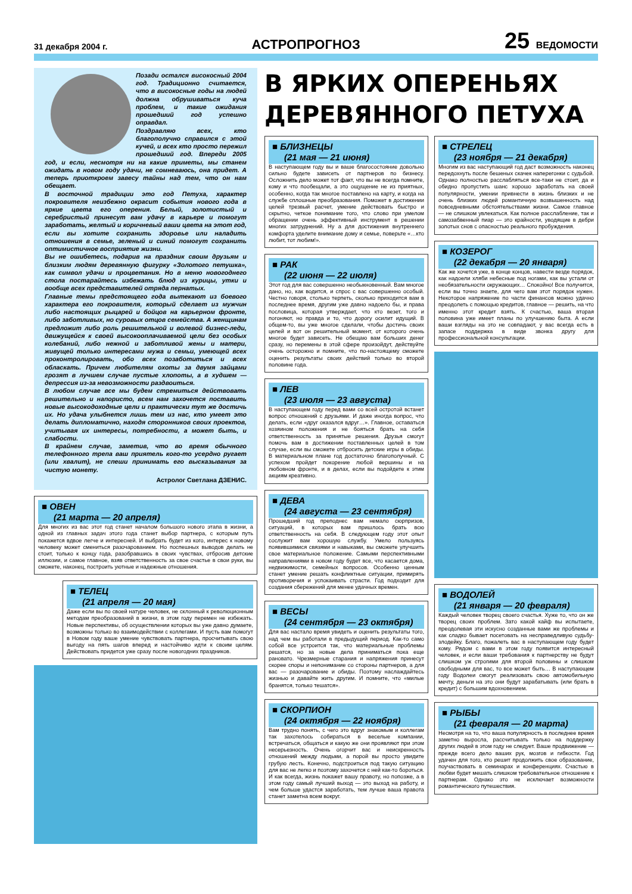31 декабря 2004 г.
АСТРОПРОГНОЗ
25 ВЕДОМОСТИ
Позади остался високосный 2004 год. Традиционно считается, что в високосные годы на людей должна обрушиваться куча проблем, и такие ожидания прошедший год успешно оправдал.
Поздравляю всех, кто благополучно справился с этой кучей, и всех кто просто пережил прошедший год. Впереди 2005 год, и если, несмотря ни на какие приметы, мы станем ожидать в новом году удачи, не сомневаюсь, она придет. А теперь приоткроем завесу тайны над тем, что он нам обещает.
В восточной традиции это год Петуха, характер покровителя неизбежно окрасит события нового года в яркие цвета его оперения. Белый, золотистый и серебристый принесут вам удачу в карьере и помогут заработать, желтый и коричневый ваши цвета на этот год, если вы хотите сохранить здоровье или наладить отношения в семье, зеленый и синий помогут сохранить оптимистичное восприятие жизни.
Вы не ошибетесь, подарив на праздник своим друзьям и близким людям деревянную фигурку «Золотого петушка», как символ удачи и процветания. Но в меню новогоднего стола постарайтесь избежать блюд из курицы, утки и вообще всех представителей отряда пернатых.
Главные темы предстоящего года вытекают из боевого характера его покровителя, который сделает из мужчин либо настоящих рыцарей и бойцов на карьерном фронте, либо заботливых, но суровых отцов семейства. А женщинам предложит либо роль решительной и волевой бизнес-леди, движущейся к своей высокооплачиваемой цели без особых колебаний, либо нежной и заботливой жены и матери, живущей только интересами мужа и семьи, умеющей всех проконтролировать, обо всех позаботиться и всех обласкать. Причем любителям охоты за двумя зайцами грозят в лучшем случае пустые хлопоты, а в худшем — депрессия из-за невозможности раздвоиться.
В любом случае все мы будем стремиться действовать решительно и напористо, всем нам захочется поставить новые высокодоходные цели и практически тут же достичь их. Но удача улыбнется лишь тем из нас, кто умеет это делать дипломатично, находя сторонников своих проектов, учитывая их интересы, потребности, а может быть, и слабости.
В крайнем случае, заметив, что во время обычного телефонного трепа ваш приятель кого-то усердно ругает (или хвалит), не спеши принимать его высказывания за чистую монету.
Астролог Светлана ДЗЕНИС.
■ ОВЕН
(21 марта — 20 апреля)
Для многих из вас этот год станет началом большого нового этапа в жизни, а одной из главных задач этого года станет выбор партнера, с которым путь покажется вдвое легче и интересней. И выбрать будет из кого, интерес к новому человеку может смениться разочарованием. Но поспешных выводов делать не стоит, только к концу года, разобравшись в своих чувствах, отбросив детские иллюзии, и самое главное, взяв ответственность за свое счастье в свои руки, вы сможете, наконец, построить уютные и надежные отношения.
■ ТЕЛЕЦ
(21 апреля — 20 мая)
Даже если вы по своей натуре человек, не склонный к революционным методам преобразований в жизни, в этом году перемен не избежать. Новые перспективы, об осуществлении которых вы уже давно думаете, возможны только во взаимодействии с коллегами. И пусть вам помогут в Новом году ваше умение чувствовать партнера, просчитывать свою выгоду на пять шагов вперед и настойчиво идти к своим целям. Действовать придется уже сразу после новогодних праздников.
В ЯРКИХ ОПЕРЕНЬЯХ ДЕРЕВЯННОГО ПЕТУХА
■ БЛИЗНЕЦЫ
(21 мая — 21 июня)
В наступающем году вы и ваше благосостояние довольно сильно будете зависеть от партнеров по бизнесу. Осложнить дело может тот факт, что вы не всегда помните, кому и что пообещали, а это ощущение не из приятных, особенно, когда так многое поставлено на карту, и когда на службе сплошные преобразования. Поможет в достижении целей трезвый расчет, умение действовать быстро и скрытно, четкое понимание того, что слово при умелом обращении очень эффективный инструмент в решении многих затруднений. Ну а для достижения внутреннего комфорта уделите внимание дому и семье, поверьте «…кто любит, тот любим!».
■ РАК
(22 июня — 22 июля)
Этот год для вас совершенно необыкновенный. Вам многое дано, но, как водится, и спрос с вас совершенно особый. Честно говоря, столько терпеть, сколько приходится вам в последнее время, другим уже давно надоело бы, и права пословица, которая утверждает, что кто везет, того и погоняют, но правда и то, что дорогу осилит идущий. В общем-то, вы уже многое сделали, чтобы достичь своих целей и вот он решительный момент, от которого очень многое будет зависеть. Не обещаю вам больших денег сразу, но перемены в этой сфере произойдут, действуйте очень осторожно и помните, что по-настоящему сможете оценить результаты своих действий только во второй половине года.
■ ЛЕВ
(23 июля — 23 августа)
В наступающем году перед вами со всей остротой встанет вопрос отношений с друзьями. И даже иногда вопрос, что делать, если «друг оказался вдруг…». Главное, оставаться хозяином положения и не бояться брать на себя ответственность за принятые решения. Друзья смогут помочь вам в достижении поставленных целей в том случае, если вы сможете отбросить детские игры в обиды. В материальном плане год достаточно благополучный. С успехом пройдет покорение любой вершины и на любовном фронте, и в делах, если вы подойдете к этим акциям креативно.
■ ДЕВА
(24 августа — 23 сентября)
Прошедший год преподнес вам немало сюрпризов, ситуаций, в которых вам пришлось брать всю ответственность на себя. В следующем году этот опыт сослужит вам хорошую службу. Умело пользуясь появившимися связями и навыками, вы сможете улучшить свое материальное положение. Самыми перспективными направлениями в новом году будет все, что касается дома, недвижимости, семейных вопросов. Особенно ценным станет умение решать конфликтные ситуации, примирять противоречия и успокаивать страсти. Год подходит для создания сбережений для менее удачных времен.
■ ВЕСЫ
(24 сентября — 23 октября)
Для вас настало время увидеть и оценить результаты того, над чем вы работали в предыдущий период. Как-то само собой все устроится так, что материальные проблемы решатся, но за новые дела приниматься пока еще рановато. Чрезмерные старания и напряжения принесут скорее споры и непонимание со стороны партнеров, а для вас — разочарование и обиды. Поэтому наслаждайтесь жизнью и давайте жить другим. И помните, что «милые бранятся, только тешатся».
■ СКОРПИОН
(24 октября — 22 ноября)
Вам трудно понять, с чего это вдруг знакомым и коллегам так захотелось собираться в веселые компании, встречаться, общаться и какую же они проявляют при этом несерьезность. Очень огорчит вас и неискренность отношений между людьми, а порой вы просто увидите грубую лесть. Конечно, подстроиться под такую ситуацию для вас не легко и поэтому захочется с ней как-то бороться. И как всегда, жизнь покажет вашу правоту, но попозже, а в этом году самый лучший выход — это выход на работу, и чем больше удастся заработать, тем лучше ваша правота станет заметна всем вокруг.
■ СТРЕЛЕЦ
(23 ноября — 21 декабря)
Многим из вас наступающий год даст возможность наконец передохнуть после бешеных скачек наперегонки с судьбой. Однако полностью расслабляться все-таки не стоит, да и обидно пропустить шанс хорошо заработать на своей популярности, умении привнести в жизнь близких и не очень близких людей романтичную возвышенность над повседневными обстоятельствами жизни. Самое главное — не слишком увлекаться. Как полное расслабление, так и самозабвенный пиар — это крайности, уводящие в дебри золотых снов с опасностью реального пробуждения.
■ КОЗЕРОГ
(22 декабря — 20 января)
Как же хочется уже, в конце концов, навести везде порядок, как надоели хляби небесные под ногами, как вы устали от необязательности окружающих… Спокойно! Все получится, если вы точно знаете, для чего вам этот порядок нужен. Некоторое напряжение по части финансов можно удачно преодолеть с помощью кредитов, главное — решить, на что именно этот кредит взять. К счастью, ваша вторая половина уже имеет планы по улучшению быта. А если ваши взгляды на это не совпадают, у вас всегда есть в запасе поддержка в виде звонка другу для профессиональной консультации.
■ ВОДОЛЕЙ
(21 января — 20 февраля)
Каждый человек творец своего счастья. Хуже то, что он же творец своих проблем. Зато какой кайф вы испытаете, преодолевая эти искусно созданные вами же проблемы и как сладко бывает посетовать на несправедливую судьбу-злодейку. Благо, пожалеть вас в наступающем году будет кому. Рядом с вами в этом году появится интересный человек, и если ваши требования к партнерству не будут слишком уж строгими для второй половины и слишком свободными для вас, то все может быть… В наступающем году Водолеи смогут реализовать свою автомобильную мечту, деньги на это они будут зарабатывать (или брать в кредит) с большим вдохновением.
■ РЫБЫ
(21 февраля — 20 марта)
Несмотря на то, что ваша популярность в последнее время заметно выросла, рассчитывать только на поддержку других людей в этом году не следует. Ваше продвижение — прежде всего дело ваших рук, мозгов и гибкости. Год удачен для того, кто решит продолжить свое образование, поучаствовать в семинарах и конференциях. Счастью в любви будет мешать слишком требовательное отношение к партнерам. Однако это не исключает возможности романтического путешествия.